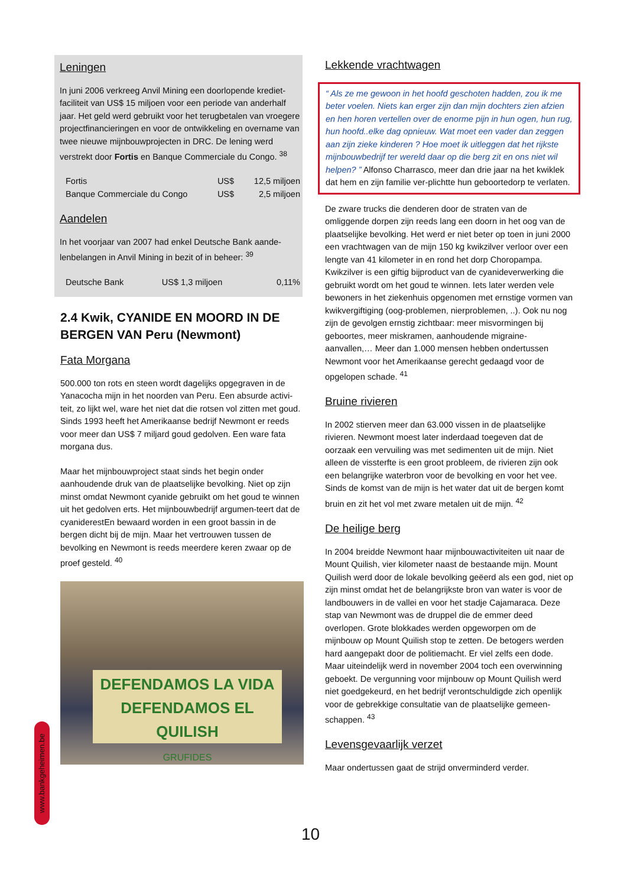Leningen
In juni 2006 verkreeg Anvil Mining een doorlopende krediet-faciliteit van US$ 15 miljoen voor een periode van anderhalf jaar. Het geld werd gebruikt voor het terugbetalen van vroegere projectfinancieringen en voor de ontwikkeling en overname van twee nieuwe mijnbouwprojecten in DRC. De lening werd verstrekt door Fortis en Banque Commerciale du Congo. <sup>38</sup>
| Fortis | US$ | 12,5 miljoen |
| Banque Commerciale du Congo | US$ | 2,5 miljoen |
Aandelen
In het voorjaar van 2007 had enkel Deutsche Bank aande-lenbelangen in Anvil Mining in bezit of in beheer: <sup>39</sup>
| Deutsche Bank | US$ 1,3 miljoen | 0,11% |
2.4 Kwik, CYANIDE EN MOORD IN DE BERGEN VAN Peru (Newmont)
Fata Morgana
500.000 ton rots en steen wordt dagelijks opgegraven in de Yanacocha mijn in het noorden van Peru. Een absurde activi-teit, zo lijkt wel, ware het niet dat die rotsen vol zitten met goud. Sinds 1993 heeft het Amerikaanse bedrijf Newmont er reeds voor meer dan US$ 7 miljard goud gedolven. Een ware fata morgana dus.
Maar het mijnbouwproject staat sinds het begin onder aanhoudende druk van de plaatselijke bevolking. Niet op zijn minst omdat Newmont cyanide gebruikt om het goud te winnen uit het gedolven erts. Het mijnbouwbedrijf argumen-teert dat de cyaniderestEn bewaard worden in een groot bassin in de bergen dicht bij de mijn. Maar het vertrouwen tussen de bevolking en Newmont is reeds meerdere keren zwaar op de proef gesteld. <sup>40</sup>
DEFENDAMOS LA VIDA
DEFENDAMOS EL QUILISH
GRUFIDES
Lekkende vrachtwagen
“ Als ze me gewoon in het hoofd geschoten hadden, zou ik me beter voelen. Niets kan erger zijn dan mijn dochters zien afzien en hen horen vertellen over de enorme pijn in hun ogen, hun rug, hun hoofd..elke dag opnieuw. Wat moet een vader dan zeggen aan zijn zieke kinderen ? Hoe moet ik uitleggen dat het rijkste mijnbouwbedrijf ter wereld daar op die berg zit en ons niet wil helpen? ” Alfonso Charrasco, meer dan drie jaar na het kwiklek dat hem en zijn familie ver-plichtte hun geboortedorp te verlaten.
De zware trucks die denderen door de straten van de omliggende dorpen zijn reeds lang een doorn in het oog van de plaatselijke bevolking. Het werd er niet beter op toen in juni 2000 een vrachtwagen van de mijn 150 kg kwikzilver verloor over een lengte van 41 kilometer in en rond het dorp Choropampa. Kwikzilver is een giftig bijproduct van de cyanideverwerking die gebruikt wordt om het goud te winnen. Iets later werden vele bewoners in het ziekenhuis opgenomen met ernstige vormen van kwikvergiftiging (oog-problemen, nierproblemen, ..). Ook nu nog zijn de gevolgen ernstig zichtbaar: meer misvormingen bij geboortes, meer miskramen, aanhoudende migraine-aanvallen,… Meer dan 1.000 mensen hebben ondertussen Newmont voor het Amerikaanse gerecht gedaagd voor de opgelopen schade. <sup>41</sup>
Bruine rivieren
In 2002 stierven meer dan 63.000 vissen in de plaatselijke rivieren. Newmont moest later inderdaad toegeven dat de oorzaak een vervuiling was met sedimenten uit de mijn. Niet alleen de vissterfte is een groot probleem, de rivieren zijn ook een belangrijke waterbron voor de bevolking en voor het vee. Sinds de komst van de mijn is het water dat uit de bergen komt bruin en zit het vol met zware metalen uit de mijn. <sup>42</sup>
De heilige berg
In 2004 breidde Newmont haar mijnbouwactiviteiten uit naar de Mount Quilish, vier kilometer naast de bestaande mijn. Mount Quilish werd door de lokale bevolking geëerd als een god, niet op zijn minst omdat het de belangrijkste bron van water is voor de landbouwers in de vallei en voor het stadje Cajamaraca. Deze stap van Newmont was de druppel die de emmer deed overlopen. Grote blokkades werden opgeworpen om de mijnbouw op Mount Quilish stop te zetten. De betogers werden hard aangepakt door de politiemacht. Er viel zelfs een dode. Maar uiteindelijk werd in november 2004 toch een overwinning geboekt. De vergunning voor mijnbouw op Mount Quilish werd niet goedgekeurd, en het bedrijf verontschuldigde zich openlijk voor de gebrekkige consultatie van de plaatselijke gemeen-schappen. <sup>43</sup>
Levensgevaarlijk verzet
Maar ondertussen gaat de strijd onverminderd verder.
www.bankgeheimen.be
10